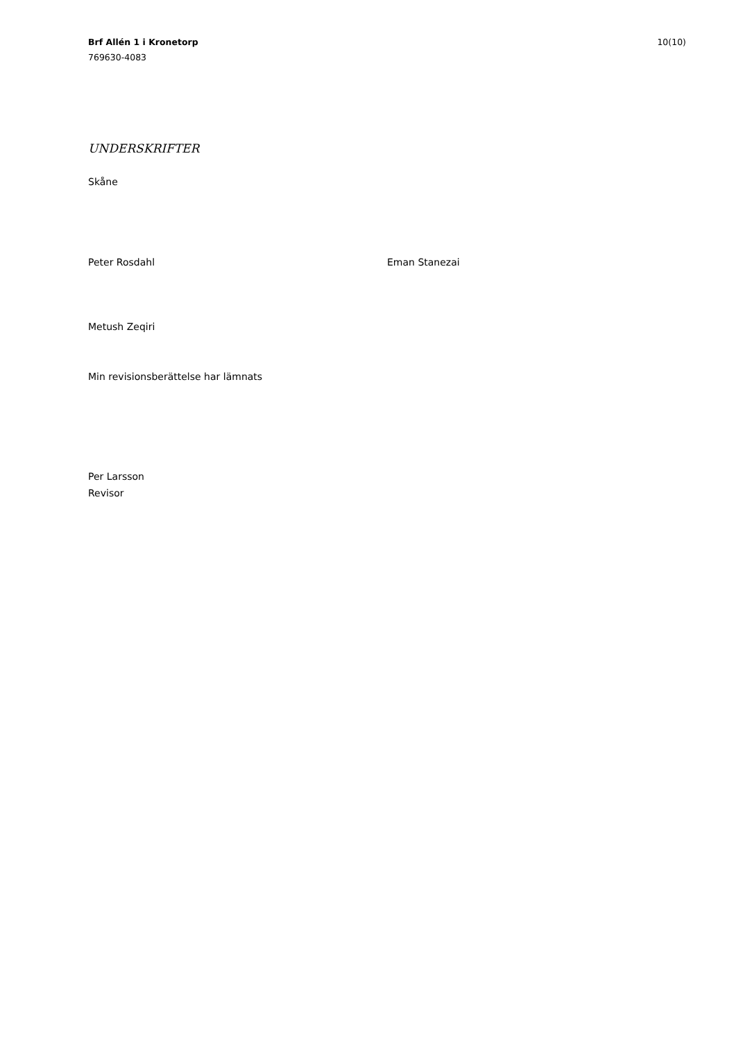Brf Allén 1 i Kronetorp
769630-4083
10(10)
UNDERSKRIFTER
Skåne
Peter Rosdahl Eman Stanezai
Metush Zeqiri
Min revisionsberättelse har lämnats
Per Larsson
Revisor